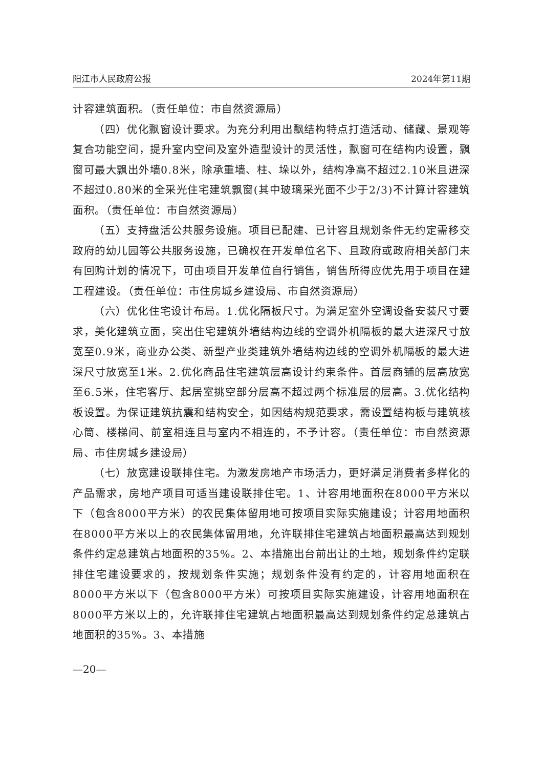阳江市人民政府公报 2024年第11期
计容建筑面积。（责任单位：市自然资源局）
（四）优化飘窗设计要求。为充分利用出飘结构特点打造活动、储藏、景观等复合功能空间，提升室内空间及室外造型设计的灵活性，飘窗可在结构内设置，飘窗可最大飘出外墙0.8米，除承重墙、柱、垛以外，结构净高不超过2.10米且进深不超过0.80米的全采光住宅建筑飘窗(其中玻璃采光面不少于2/3)不计算计容建筑面积。（责任单位：市自然资源局）
（五）支持盘活公共服务设施。项目已配建、已计容且规划条件无约定需移交政府的幼儿园等公共服务设施，已确权在开发单位名下、且政府或政府相关部门未有回购计划的情况下，可由项目开发单位自行销售，销售所得应优先用于项目在建工程建设。（责任单位：市住房城乡建设局、市自然资源局）
（六）优化住宅设计布局。1.优化隔板尺寸。为满足室外空调设备安装尺寸要求，美化建筑立面，突出住宅建筑外墙结构边线的空调外机隔板的最大进深尺寸放宽至0.9米，商业办公类、新型产业类建筑外墙结构边线的空调外机隔板的最大进深尺寸放宽至1米。2.优化商品住宅建筑层高设计约束条件。首层商铺的层高放宽至6.5米，住宅客厅、起居室挑空部分层高不超过两个标准层的层高。3.优化结构板设置。为保证建筑抗震和结构安全，如因结构规范要求，需设置结构板与建筑核心筒、楼梯间、前室相连且与室内不相连的，不予计容。（责任单位：市自然资源局、市住房城乡建设局）
（七）放宽建设联排住宅。为激发房地产市场活力，更好满足消费者多样化的产品需求，房地产项目可适当建设联排住宅。1、计容用地面积在8000平方米以下（包含8000平方米）的农民集体留用地可按项目实际实施建设；计容用地面积在8000平方米以上的农民集体留用地，允许联排住宅建筑占地面积最高达到规划条件约定总建筑占地面积的35%。2、本措施出台前出让的土地，规划条件约定联排住宅建设要求的，按规划条件实施；规划条件没有约定的，计容用地面积在8000平方米以下（包含8000平方米）可按项目实际实施建设，计容用地面积在8000平方米以上的，允许联排住宅建筑占地面积最高达到规划条件约定总建筑占地面积的35%。3、本措施
—20—